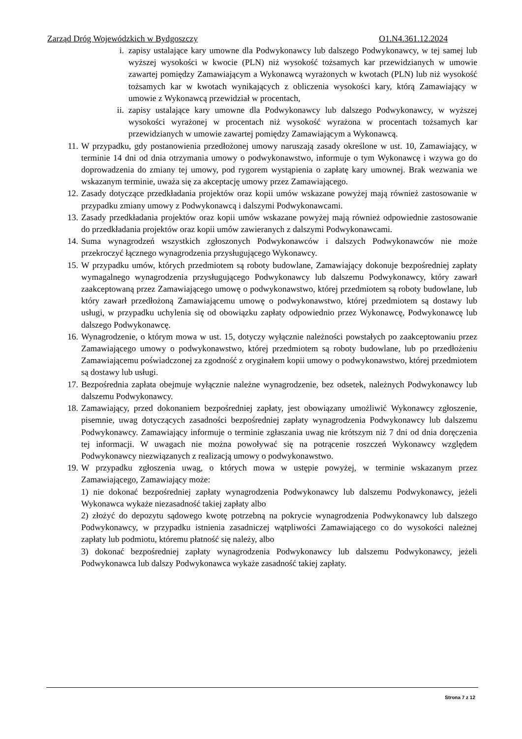Zarząd Dróg Wojewódzkich w Bydgoszczy O1.N4.361.12.2024
i. zapisy ustalające kary umowne dla Podwykonawcy lub dalszego Podwykonawcy, w tej samej lub wyższej wysokości w kwocie (PLN) niż wysokość tożsamych kar przewidzianych w umowie zawartej pomiędzy Zamawiającym a Wykonawcą wyrażonych w kwotach (PLN) lub niż wysokość tożsamych kar w kwotach wynikających z obliczenia wysokości kary, którą Zamawiający w umowie z Wykonawcą przewidział w procentach,
ii. zapisy ustalające kary umowne dla Podwykonawcy lub dalszego Podwykonawcy, w wyższej wysokości wyrażonej w procentach niż wysokość wyrażona w procentach tożsamych kar przewidzianych w umowie zawartej pomiędzy Zamawiającym a Wykonawcą.
11. W przypadku, gdy postanowienia przedłożonej umowy naruszają zasady określone w ust. 10, Zamawiający, w terminie 14 dni od dnia otrzymania umowy o podwykonawstwo, informuje o tym Wykonawcę i wzywa go do doprowadzenia do zmiany tej umowy, pod rygorem wystąpienia o zapłatę kary umownej. Brak wezwania we wskazanym terminie, uważa się za akceptację umowy przez Zamawiającego.
12. Zasady dotyczące przedkładania projektów oraz kopii umów wskazane powyżej mają również zastosowanie w przypadku zmiany umowy z Podwykonawcą i dalszymi Podwykonawcami.
13. Zasady przedkładania projektów oraz kopii umów wskazane powyżej mają również odpowiednie zastosowanie do przedkładania projektów oraz kopii umów zawieranych z dalszymi Podwykonawcami.
14. Suma wynagrodzeń wszystkich zgłoszonych Podwykonawców i dalszych Podwykonawców nie może przekroczyć łącznego wynagrodzenia przysługującego Wykonawcy.
15. W przypadku umów, których przedmiotem są roboty budowlane, Zamawiający dokonuje bezpośredniej zapłaty wymagalnego wynagrodzenia przysługującego Podwykonawcy lub dalszemu Podwykonawcy, który zawarł zaakceptowaną przez Zamawiającego umowę o podwykonawstwo, której przedmiotem są roboty budowlane, lub który zawarł przedłożoną Zamawiającemu umowę o podwykonawstwo, której przedmiotem są dostawy lub usługi, w przypadku uchylenia się od obowiązku zapłaty odpowiednio przez Wykonawcę, Podwykonawcę lub dalszego Podwykonawcę.
16. Wynagrodzenie, o którym mowa w ust. 15, dotyczy wyłącznie należności powstałych po zaakceptowaniu przez Zamawiającego umowy o podwykonawstwo, której przedmiotem są roboty budowlane, lub po przedłożeniu Zamawiającemu poświadczonej za zgodność z oryginałem kopii umowy o podwykonawstwo, której przedmiotem są dostawy lub usługi.
17. Bezpośrednia zapłata obejmuje wyłącznie należne wynagrodzenie, bez odsetek, należnych Podwykonawcy lub dalszemu Podwykonawcy.
18. Zamawiający, przed dokonaniem bezpośredniej zapłaty, jest obowiązany umożliwić Wykonawcy zgłoszenie, pisemnie, uwag dotyczących zasadności bezpośredniej zapłaty wynagrodzenia Podwykonawcy lub dalszemu Podwykonawcy. Zamawiający informuje o terminie zgłaszania uwag nie krótszym niż 7 dni od dnia doręczenia tej informacji. W uwagach nie można powoływać się na potrącenie roszczeń Wykonawcy względem Podwykonawcy niezwiązanych z realizacją umowy o podwykonawstwo.
19. W przypadku zgłoszenia uwag, o których mowa w ustępie powyżej, w terminie wskazanym przez Zamawiającego, Zamawiający może:
1) nie dokonać bezpośredniej zapłaty wynagrodzenia Podwykonawcy lub dalszemu Podwykonawcy, jeżeli Wykonawca wykaże niezasadność takiej zapłaty albo
2) złożyć do depozytu sądowego kwotę potrzebną na pokrycie wynagrodzenia Podwykonawcy lub dalszego Podwykonawcy, w przypadku istnienia zasadniczej wątpliwości Zamawiającego co do wysokości należnej zapłaty lub podmiotu, któremu płatność się należy, albo
3) dokonać bezpośredniej zapłaty wynagrodzenia Podwykonawcy lub dalszemu Podwykonawcy, jeżeli Podwykonawca lub dalszy Podwykonawca wykaże zasadność takiej zapłaty.
Strona 7 z 12